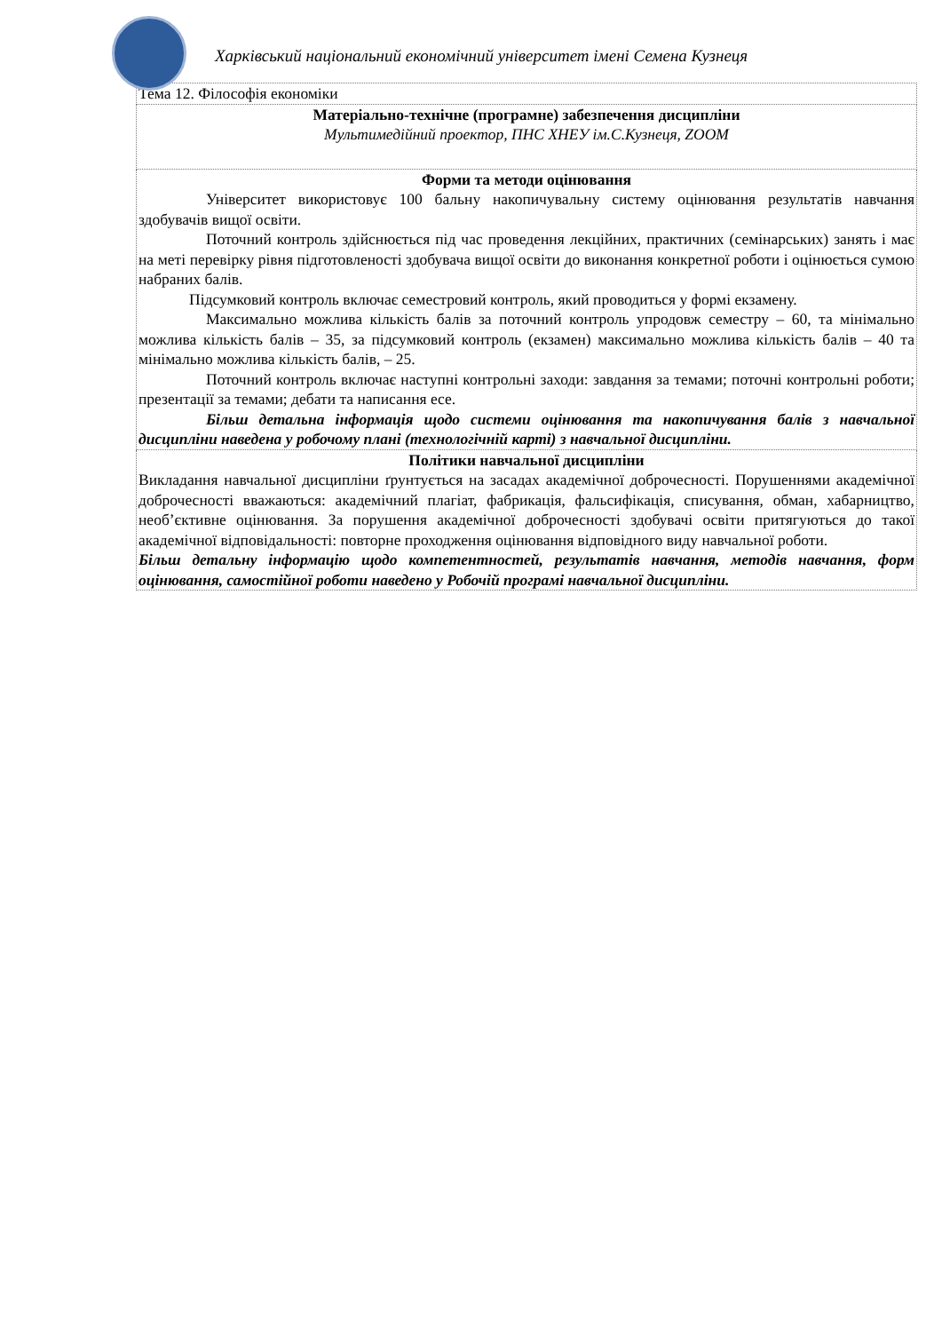Харківський національний економічний університет імені Семена Кузнеця
| Тема 12. Філософія економіки |
| Матеріально-технічне (програмне) забезпечення дисципліни Мультимедійний проектор, ПНС ХНЕУ ім.С.Кузнеця, ZOOM |
| Форми та методи оцінювання Університет використовує 100 бальну накопичувальну систему оцінювання результатів навчання здобувачів вищої освіти. Поточний контроль здійснюється під час проведення лекційних, практичних (семінарських) занять і має на меті перевірку рівня підготовленості здобувача вищої освіти до виконання конкретної роботи і оцінюється сумою набраних балів. Підсумковий контроль включає семестровий контроль, який проводиться у формі екзамену. Максимально можлива кількість балів за поточний контроль упродовж семестру – 60, та мінімально можлива кількість балів – 35, за підсумковий контроль (екзамен) максимально можлива кількість балів – 40 та мінімально можлива кількість балів, – 25. Поточний контроль включає наступні контрольні заходи: завдання за темами; поточні контрольні роботи; презентації за темами; дебати та написання есе. Більш детальна інформація щодо системи оцінювання та накопичування балів з навчальної дисципліни наведена у робочому плані (технологічній карті) з навчальної дисципліни. |
| Політики навчальної дисципліни Викладання навчальної дисципліни ґрунтується на засадах академічної доброчесності. Порушеннями академічної доброчесності вважаються: академічний плагіат, фабрикація, фальсифікація, списування, обман, хабарництво, необ’єктивне оцінювання. За порушення академічної доброчесності здобувачі освіти притягуються до такої академічної відповідальності: повторне проходження оцінювання відповідного виду навчальної роботи. Більш детальну інформацію щодо компетентностей, результатів навчання, методів навчання, форм оцінювання, самостійної роботи наведено у Робочій програмі навчальної дисципліни. |